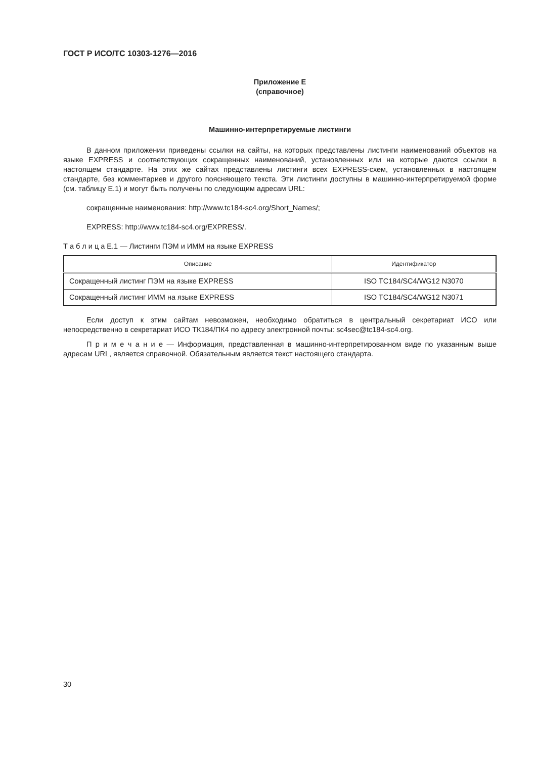ГОСТ Р ИСО/ТС 10303-1276—2016
Приложение E
(справочное)
Машинно-интерпретируемые листинги
В данном приложении приведены ссылки на сайты, на которых представлены листинги наименований объектов на языке EXPRESS и соответствующих сокращенных наименований, установленных или на которые даются ссылки в настоящем стандарте. На этих же сайтах представлены листинги всех EXPRESS-схем, установленных в настоящем стандарте, без комментариев и другого поясняющего текста. Эти листинги доступны в машинно-интерпретируемой форме (см. таблицу E.1) и могут быть получены по следующим адресам URL:
сокращенные наименования: http://www.tc184-sc4.org/Short_Names/;
EXPRESS: http://www.tc184-sc4.org/EXPRESS/.
Т а б л и ц а E.1 — Листинги ПЭМ и ИММ на языке EXPRESS
| Описание | Идентификатор |
| --- | --- |
| Сокращенный листинг ПЭМ на языке EXPRESS | ISO TC184/SC4/WG12 N3070 |
| Сокращенный листинг ИММ на языке EXPRESS | ISO TC184/SC4/WG12 N3071 |
Если доступ к этим сайтам невозможен, необходимо обратиться в центральный секретариат ИСО или непосредственно в секретариат ИСО ТК184/ПК4 по адресу электронной почты: sc4sec@tc184-sc4.org.
П р и м е ч а н и е — Информация, представленная в машинно-интерпретированном виде по указанным выше адресам URL, является справочной. Обязательным является текст настоящего стандарта.
30